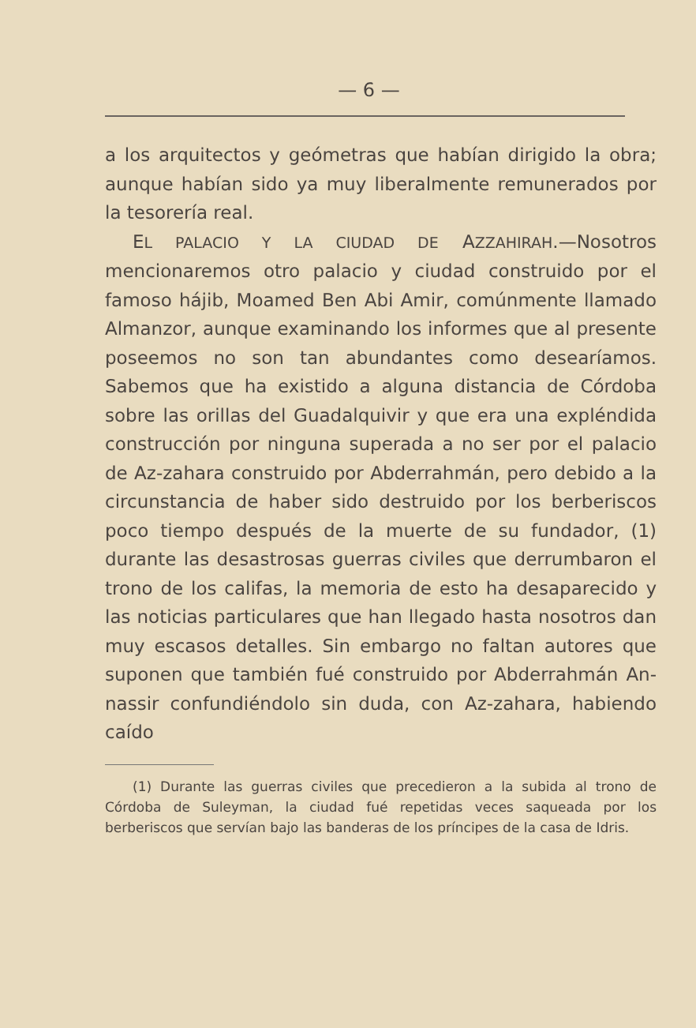— 6 —
a los arquitectos y geómetras que habían dirigido la obra; aunque habían sido ya muy liberalmente remunerados por la tesorería real.
EL PALACIO Y LA CIUDAD DE AZZAHIRAH.—Nosotros mencionaremos otro palacio y ciudad construido por el famoso hájib, Moamed Ben Abi Amir, comúnmente llamado Almanzor, aunque examinando los informes que al presente poseemos no son tan abundantes como desearíamos. Sabemos que ha existido a alguna distancia de Córdoba sobre las orillas del Guadalquivir y que era una expléndida construcción por ninguna superada a no ser por el palacio de Az-zahara construido por Abderrahmán, pero debido a la circunstancia de haber sido destruido por los berberiscos poco tiempo después de la muerte de su fundador, (1) durante las desastrosas guerras civiles que derrumbaron el trono de los califas, la memoria de esto ha desaparecido y las noticias particulares que han llegado hasta nosotros dan muy escasos detalles. Sin embargo no faltan autores que suponen que también fué construido por Abderrahmán An-nassir confundiéndolo sin duda, con Az-zahara, habiendo caído
(1) Durante las guerras civiles que precedieron a la subida al trono de Córdoba de Suleyman, la ciudad fué repetidas veces saqueada por los berberiscos que servían bajo las banderas de los príncipes de la casa de Idris.